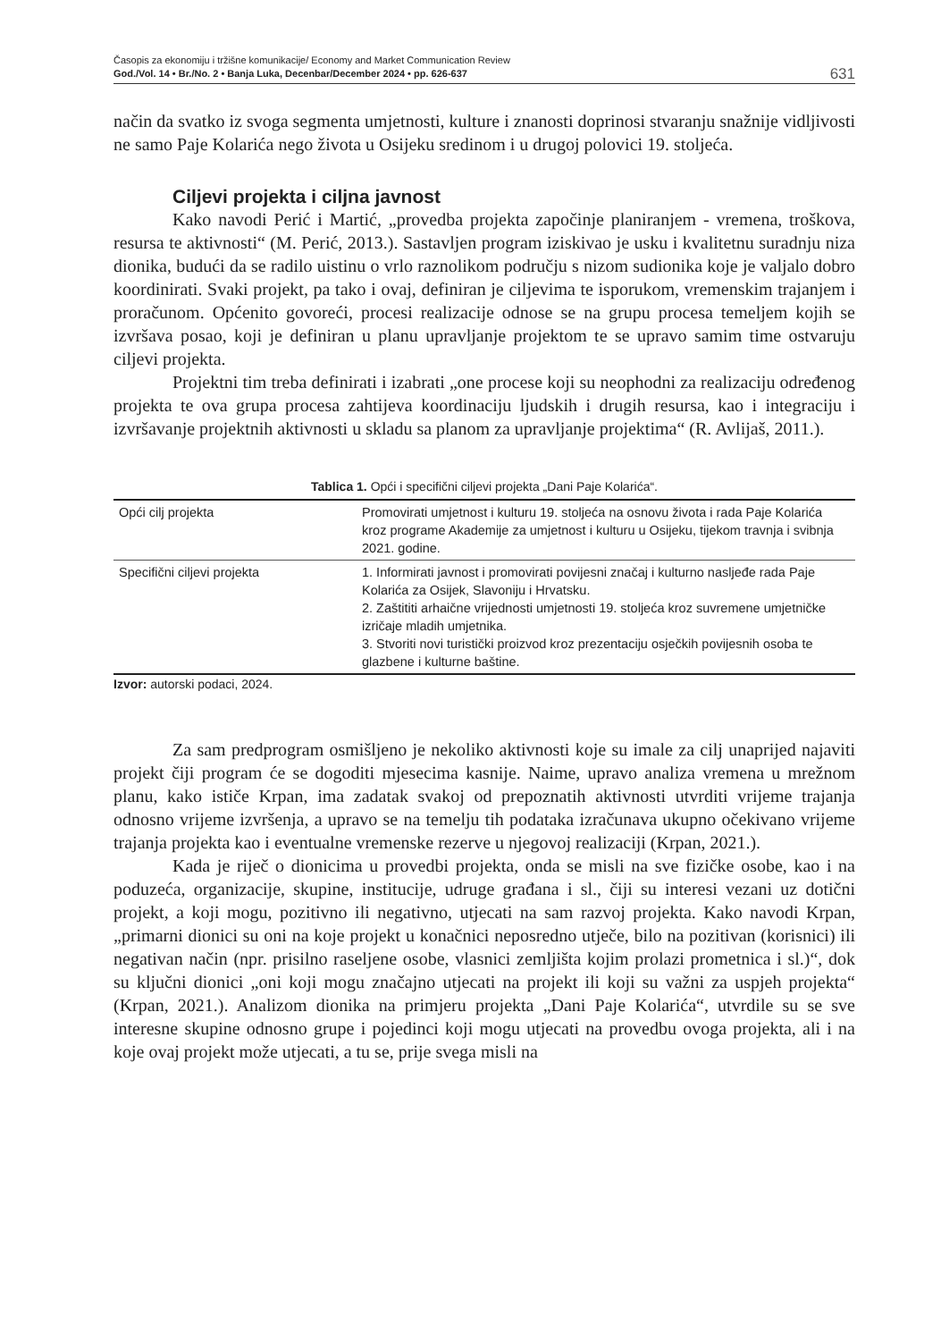Časopis za ekonomiju i tržišne komunikacije/ Economy and Market Communication Review
God./Vol. 14 • Br./No. 2 • Banja Luka, Decenbar/December 2024 • pp. 626-637
631
način da svatko iz svoga segmenta umjetnosti, kulture i znanosti doprinosi stvaranju snažnije vidljivosti ne samo Paje Kolarića nego života u Osijeku sredinom i u drugoj polovici 19. stoljeća.
Ciljevi projekta i ciljna javnost
Kako navodi Perić i Martić, „provedba projekta započinje planiranjem - vremena, troškova, resursa te aktivnosti“ (M. Perić, 2013.). Sastavljen program iziskivao je usku i kvalitetnu suradnju niza dionika, budući da se radilo uistinu o vrlo raznolikom području s nizom sudionika koje je valjalo dobro koordinirati. Svaki projekt, pa tako i ovaj, definiran je ciljevima te isporukom, vremenskim trajanjem i proračunom. Općenito govoreći, procesi realizacije odnose se na grupu procesa temeljem kojih se izvršava posao, koji je definiran u planu upravljanje projektom te se upravo samim time ostvaruju ciljevi projekta.
Projektni tim treba definirati i izabrati „one procese koji su neophodni za realizaciju određenog projekta te ova grupa procesa zahtijeva koordinaciju ljudskih i drugih resursa, kao i integraciju i izvršavanje projektnih aktivnosti u skladu sa planom za upravljanje projektima“ (R. Avlijaš, 2011.).
Tablica 1. Opći i specifični ciljevi projekta „Dani Paje Kolarića“.
| Opći cilj projekta | Promovirati umjetnost i kulturu 19. stoljeća na osnovu života i rada Paje Kolarića kroz programe Akademije za umjetnost i kulturu u Osijeku, tijekom travnja i svibnja 2021. godine. |
| Specifični ciljevi projekta | 1. Informirati javnost i promovirati povijesni značaj i kulturno nasljeđe rada Paje Kolarića za Osijek, Slavoniju i Hrvatsku. 2. Zaštititi arhaične vrijednosti umjetnosti 19. stoljeća kroz suvremene umjetničke izričaje mladih umjetnika. 3. Stvoriti novi turistički proizvod kroz prezentaciju osječkih povijesnih osoba te glazbene i kulturne baštine. |
Izvor: autorski podaci, 2024.
Za sam predprogram osmišljeno je nekoliko aktivnosti koje su imale za cilj unaprijed najaviti projekt čiji program će se dogoditi mjesecima kasnije. Naime, upravo analiza vremena u mrežnom planu, kako ističe Krpan, ima zadatak svakoj od prepoznatih aktivnosti utvrditi vrijeme trajanja odnosno vrijeme izvršenja, a upravo se na temelju tih podataka izračunava ukupno očekivano vrijeme trajanja projekta kao i eventualne vremenske rezerve u njegovoj realizaciji (Krpan, 2021.).
Kada je riječ o dionicima u provedbi projekta, onda se misli na sve fizičke osobe, kao i na poduzeća, organizacije, skupine, institucije, udruge građana i sl., čiji su interesi vezani uz dotični projekt, a koji mogu, pozitivno ili negativno, utjecati na sam razvoj projekta. Kako navodi Krpan, „primarni dionici su oni na koje projekt u konačnici neposredno utječe, bilo na pozitivan (korisnici) ili negativan način (npr. prisilno raseljene osobe, vlasnici zemljišta kojim prolazi prometnica i sl.)“, dok su ključni dionici „oni koji mogu značajno utjecati na projekt ili koji su važni za uspjeh projekta“ (Krpan, 2021.). Analizom dionika na primjeru projekta „Dani Paje Kolarića“, utvrdile su se sve interesne skupine odnosno grupe i pojedinci koji mogu utjecati na provedbu ovoga projekta, ali i na koje ovaj projekt može utjecati, a tu se, prije svega misli na